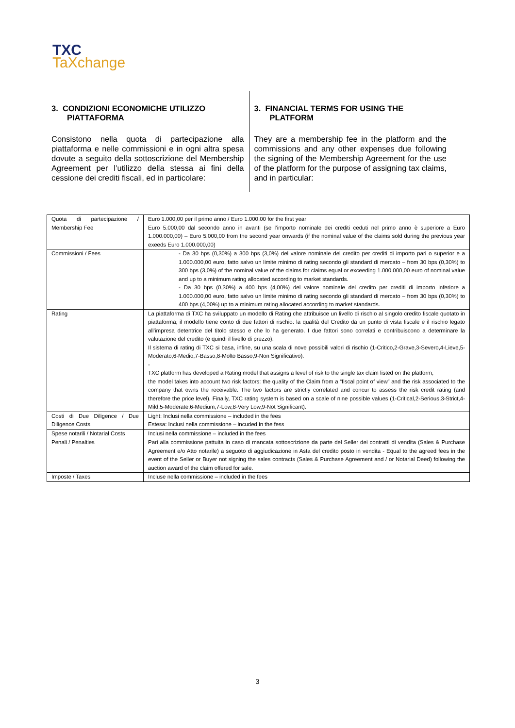TXC
TaXchange
3. CONDIZIONI ECONOMICHE UTILIZZO PIATTAFORMA
Consistono nella quota di partecipazione alla piattaforma e nelle commissioni e in ogni altra spesa dovute a seguito della sottoscrizione del Membership Agreement per l’utilizzo della stessa ai fini della cessione dei crediti fiscali, ed in particolare:
3. FINANCIAL TERMS FOR USING THE PLATFORM
They are a membership fee in the platform and the commissions and any other expenses due following the signing of the Membership Agreement for the use of the platform for the purpose of assigning tax claims, and in particular:
| Quota di partecipazione / Membership Fee | Euro 1.000,00 per il primo anno / Euro 1.000,00 for the first year Euro 5.000,00 dal secondo anno in avanti (se l’importo nominale dei crediti ceduti nel primo anno è superiore a Euro 1.000.000,00) – Euro 5.000,00 from the second year onwards (if the nominal value of the claims sold during the previous year exeeds Euro 1.000.000,00) |
| Commissioni / Fees | - Da 30 bps (0,30%) a 300 bps (3,0%) del valore nominale del credito per crediti di importo pari o superior e a 1.000.000,00 euro, fatto salvo un limite minimo di rating secondo gli standard di mercato – from 30 bps (0,30%) to 300 bps (3,0%) of the nominal value of the claims for claims equal or exceeding 1.000.000,00 euro of nominal value and up to a minimum rating allocated according to market standards. - Da 30 bps (0,30%) a 400 bps (4,00%) del valore nominale del credito per crediti di importo inferiore a 1.000.000,00 euro, fatto salvo un limite minimo di rating secondo gli standard di mercato – from 30 bps (0,30%) to 400 bps (4,00%) up to a minimum rating allocated according to market standards. |
| Rating | La piattaforma di TXC ha sviluppato un modello di Rating che attribuisce un livello di rischio al singolo credito fiscale quotato in piattaforma; il modello tiene conto di due fattori di rischio: la qualità del Credito da un punto di vista fiscale e il rischio legato all’impresa detentrice del titolo stesso e che lo ha generato. I due fattori sono correlati e contribuiscono a determinare la valutazione del credito (e quindi il livello di prezzo). Il sistema di rating di TXC si basa, infine, su una scala di nove possibili valori di rischio (1-Critico,2-Grave,3-Severo,4-Lieve,5-Moderato,6-Medio,7-Basso,8-Molto Basso,9-Non Significativo). - TXC platform has developed a Rating model that assigns a level of risk to the single tax claim listed on the platform; the model takes into account two risk factors: the quality of the Claim from a “fiscal point of view” and the risk associated to the company that owns the receivable. The two factors are strictly correlated and concur to assess the risk credit rating (and therefore the price level). Finally, TXC rating system is based on a scale of nine possible values (1-Critical,2-Serious,3-Strict,4-Mild,5-Moderate,6-Medium,7-Low,8-Very Low,9-Not Significant). |
| Costi di Due Diligence / Due Diligence Costs | Light: Inclusi nella commissione – included in the fees Estesa: Inclusi nella commissione – incuded in the fess |
| Spese notarili / Notarial Costs | Inclusi nella commissione – included in the fees |
| Penali / Penalties | Pari alla commissione pattuita in caso di mancata sottoscrizione da parte del Seller dei contratti di vendita (Sales & Purchase Agreement e/o Atto notarile) a seguoto di aggiudicazione in Asta del credito posto in vendita - Equal to the agreed fees in the event of the Seller or Buyer not signing the sales contracts (Sales & Purchase Agreement and / or Notarial Deed) following the auction award of the claim offered for sale. |
| Imposte / Taxes | Incluse nella commissione – included in the fees |
3